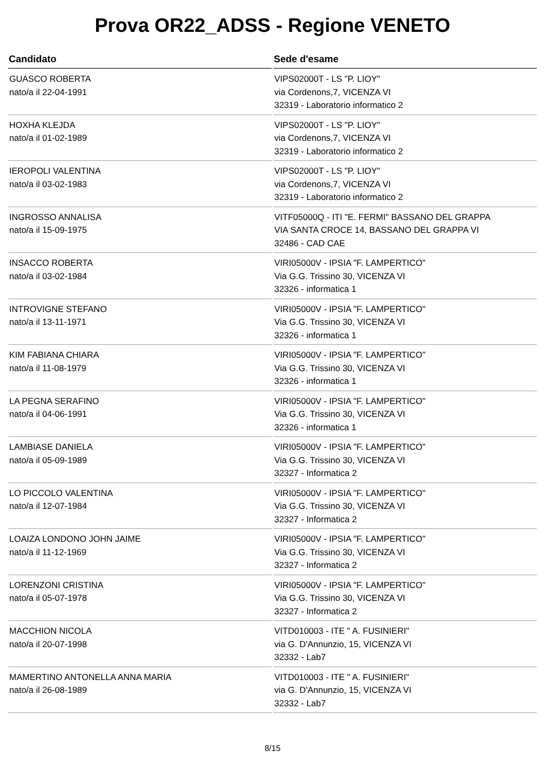Prova OR22_ADSS - Regione VENETO
| Candidato | Sede d'esame |
| --- | --- |
| GUASCO ROBERTA nato/a il 22-04-1991 | VIPS02000T - LS "P. LIOY" via Cordenons,7, VICENZA VI 32319 - Laboratorio informatico 2 |
| HOXHA KLEJDA nato/a il 01-02-1989 | VIPS02000T - LS "P. LIOY" via Cordenons,7, VICENZA VI 32319 - Laboratorio informatico 2 |
| IEROPOLI VALENTINA nato/a il 03-02-1983 | VIPS02000T - LS "P. LIOY" via Cordenons,7, VICENZA VI 32319 - Laboratorio informatico 2 |
| INGROSSO ANNALISA nato/a il 15-09-1975 | VITF05000Q - ITI "E. FERMI" BASSANO DEL GRAPPA VIA SANTA CROCE 14, BASSANO DEL GRAPPA VI 32486 - CAD CAE |
| INSACCO ROBERTA nato/a il 03-02-1984 | VIRI05000V - IPSIA "F. LAMPERTICO" Via G.G. Trissino 30, VICENZA VI 32326 - informatica 1 |
| INTROVIGNE STEFANO nato/a il 13-11-1971 | VIRI05000V - IPSIA "F. LAMPERTICO" Via G.G. Trissino 30, VICENZA VI 32326 - informatica 1 |
| KIM FABIANA CHIARA nato/a il 11-08-1979 | VIRI05000V - IPSIA "F. LAMPERTICO" Via G.G. Trissino 30, VICENZA VI 32326 - informatica 1 |
| LA PEGNA SERAFINO nato/a il 04-06-1991 | VIRI05000V - IPSIA "F. LAMPERTICO" Via G.G. Trissino 30, VICENZA VI 32326 - informatica 1 |
| LAMBIASE DANIELA nato/a il 05-09-1989 | VIRI05000V - IPSIA "F. LAMPERTICO" Via G.G. Trissino 30, VICENZA VI 32327 - Informatica 2 |
| LO PICCOLO VALENTINA nato/a il 12-07-1984 | VIRI05000V - IPSIA "F. LAMPERTICO" Via G.G. Trissino 30, VICENZA VI 32327 - Informatica 2 |
| LOAIZA LONDONO JOHN JAIME nato/a il 11-12-1969 | VIRI05000V - IPSIA "F. LAMPERTICO" Via G.G. Trissino 30, VICENZA VI 32327 - Informatica 2 |
| LORENZONI CRISTINA nato/a il 05-07-1978 | VIRI05000V - IPSIA "F. LAMPERTICO" Via G.G. Trissino 30, VICENZA VI 32327 - Informatica 2 |
| MACCHION NICOLA nato/a il 20-07-1998 | VITD010003 - ITE " A. FUSINIERI" via G. D'Annunzio, 15, VICENZA VI 32332 - Lab7 |
| MAMERTINO ANTONELLA ANNA MARIA nato/a il 26-08-1989 | VITD010003 - ITE " A. FUSINIERI" via G. D'Annunzio, 15, VICENZA VI 32332 - Lab7 |
8/15